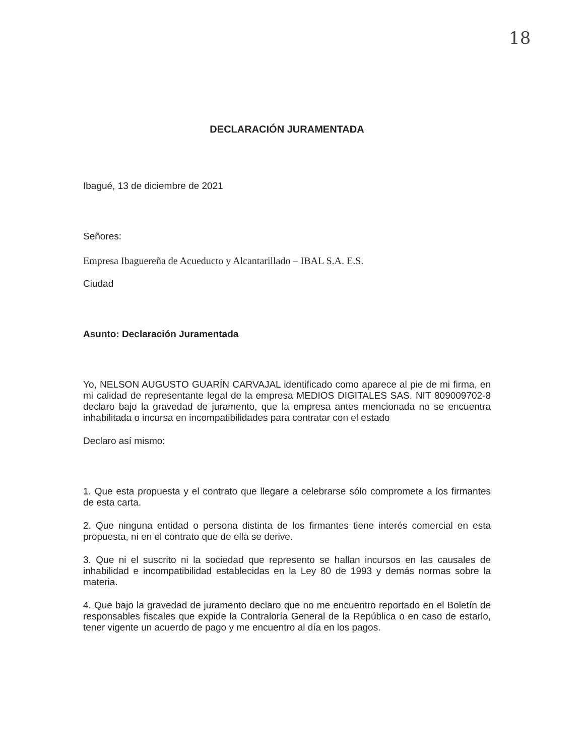18
DECLARACIÓN JURAMENTADA
Ibagué, 13 de diciembre de 2021
Señores:
Empresa Ibaguereña de Acueducto y Alcantarillado – IBAL S.A. E.S.
Ciudad
Asunto: Declaración Juramentada
Yo, NELSON AUGUSTO GUARÍN CARVAJAL identificado como aparece al pie de mi firma, en mi calidad de representante legal de la empresa MEDIOS DIGITALES SAS. NIT 809009702-8 declaro bajo la gravedad de juramento, que la empresa antes mencionada no se encuentra inhabilitada o incursa en incompatibilidades para contratar con el estado
Declaro así mismo:
1. Que esta propuesta y el contrato que llegare a celebrarse sólo compromete a los firmantes de esta carta.
2. Que ninguna entidad o persona distinta de los firmantes tiene interés comercial en esta propuesta, ni en el contrato que de ella se derive.
3. Que ni el suscrito ni la sociedad que represento se hallan incursos en las causales de inhabilidad e incompatibilidad establecidas en la Ley 80 de 1993 y demás normas sobre la materia.
4. Que bajo la gravedad de juramento declaro que no me encuentro reportado en el Boletín de responsables fiscales que expide la Contraloría General de la República o en caso de estarlo, tener vigente un acuerdo de pago y me encuentro al día en los pagos.